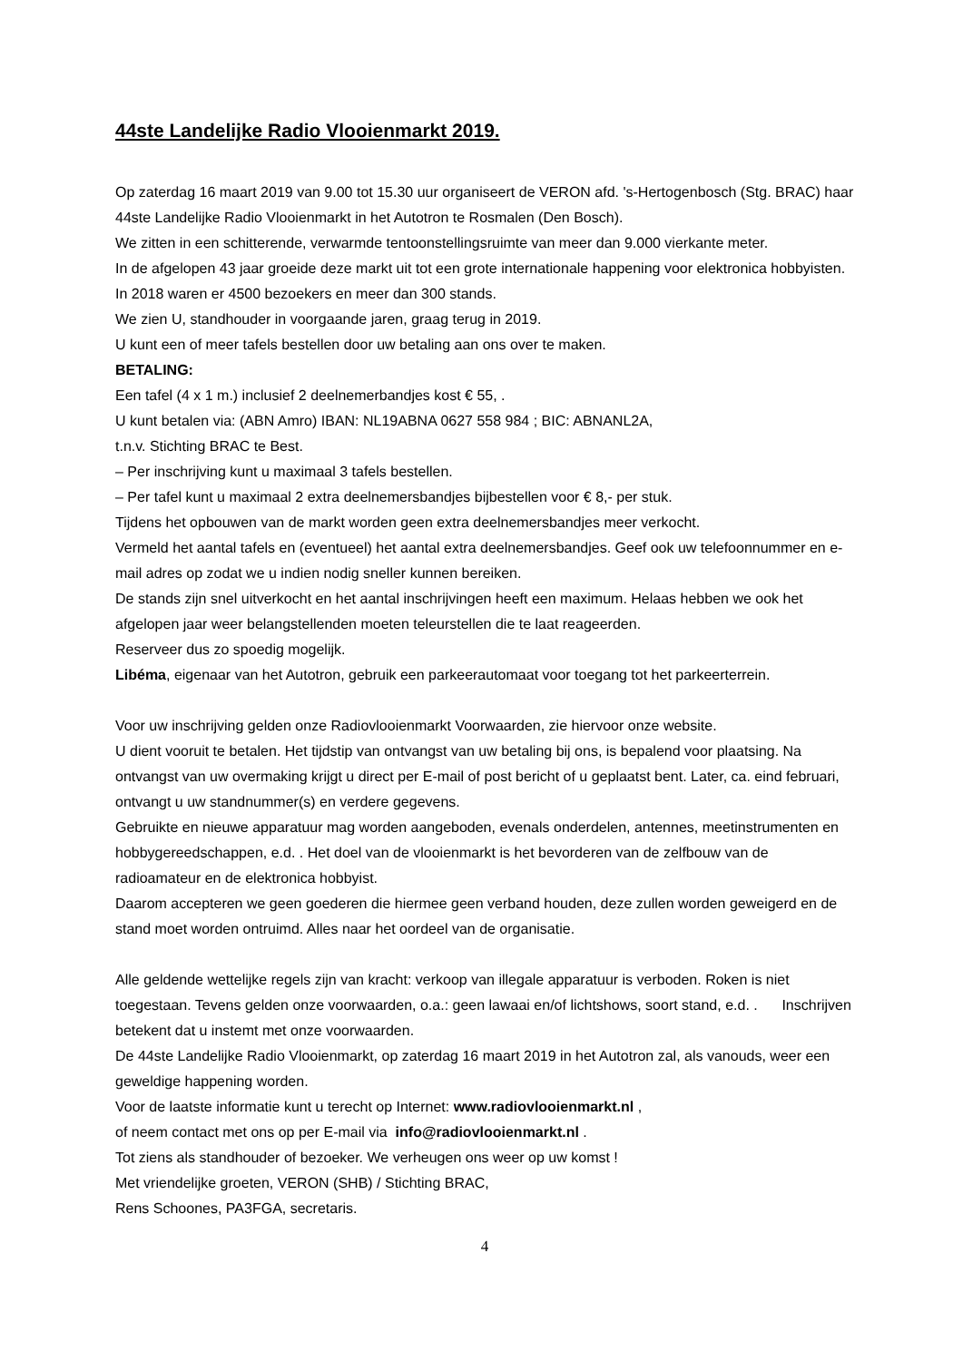44ste Landelijke Radio Vlooienmarkt 2019.
Op zaterdag 16 maart 2019 van 9.00 tot 15.30 uur organiseert de VERON afd. 's-Hertogenbosch (Stg. BRAC) haar 44ste Landelijke Radio Vlooienmarkt in het Autotron te Rosmalen (Den Bosch).
We zitten in een schitterende, verwarmde tentoonstellingsruimte van meer dan 9.000 vierkante meter.
In de afgelopen 43 jaar groeide deze markt uit tot een grote internationale happening voor elektronica hobbyisten. In 2018 waren er 4500 bezoekers en meer dan 300 stands.
We zien U, standhouder in voorgaande jaren, graag terug in 2019.
U kunt een of meer tafels bestellen door uw betaling aan ons over te maken.
BETALING:
Een tafel (4 x 1 m.) inclusief 2 deelnemerbandjes kost € 55, .
U kunt betalen via: (ABN Amro) IBAN: NL19ABNA 0627 558 984 ; BIC: ABNANL2A,
t.n.v. Stichting BRAC te Best.
– Per inschrijving kunt u maximaal 3 tafels bestellen.
– Per tafel kunt u maximaal 2 extra deelnemersbandjes bijbestellen voor € 8,- per stuk.
Tijdens het opbouwen van de markt worden geen extra deelnemersbandjes meer verkocht.
Vermeld het aantal tafels en (eventueel) het aantal extra deelnemersbandjes. Geef ook uw telefoonnummer en e-mail adres op zodat we u indien nodig sneller kunnen bereiken.
De stands zijn snel uitverkocht en het aantal inschrijvingen heeft een maximum. Helaas hebben we ook het afgelopen jaar weer belangstellenden moeten teleurstellen die te laat reageerden.
Reserveer dus zo spoedig mogelijk.
Libéma, eigenaar van het Autotron, gebruik een parkeerautomaat voor toegang tot het parkeerterrein.
Voor uw inschrijving gelden onze Radiovlooienmarkt Voorwaarden, zie hiervoor onze website.
U dient vooruit te betalen. Het tijdstip van ontvangst van uw betaling bij ons, is bepalend voor plaatsing. Na ontvangst van uw overmaking krijgt u direct per E-mail of post bericht of u geplaatst bent. Later, ca. eind februari, ontvangt u uw standnummer(s) en verdere gegevens.
Gebruikte en nieuwe apparatuur mag worden aangeboden, evenals onderdelen, antennes, meetinstrumenten en hobbygereedschappen, e.d. . Het doel van de vlooienmarkt is het bevorderen van de zelfbouw van de radioamateur en de elektronica hobbyist.
Daarom accepteren we geen goederen die hiermee geen verband houden, deze zullen worden geweigerd en de stand moet worden ontruimd. Alles naar het oordeel van de organisatie.
Alle geldende wettelijke regels zijn van kracht: verkoop van illegale apparatuur is verboden. Roken is niet toegestaan. Tevens gelden onze voorwaarden, o.a.: geen lawaai en/of lichtshows, soort stand, e.d. . Inschrijven betekent dat u instemt met onze voorwaarden.
De 44ste Landelijke Radio Vlooienmarkt, op zaterdag 16 maart 2019 in het Autotron zal, als vanouds, weer een geweldige happening worden.
Voor de laatste informatie kunt u terecht op Internet: www.radiovlooienmarkt.nl ,
of neem contact met ons op per E-mail via info@radiovlooienmarkt.nl .
Tot ziens als standhouder of bezoeker. We verheugen ons weer op uw komst !
Met vriendelijke groeten, VERON (SHB) / Stichting BRAC,
Rens Schoones, PA3FGA, secretaris.
4